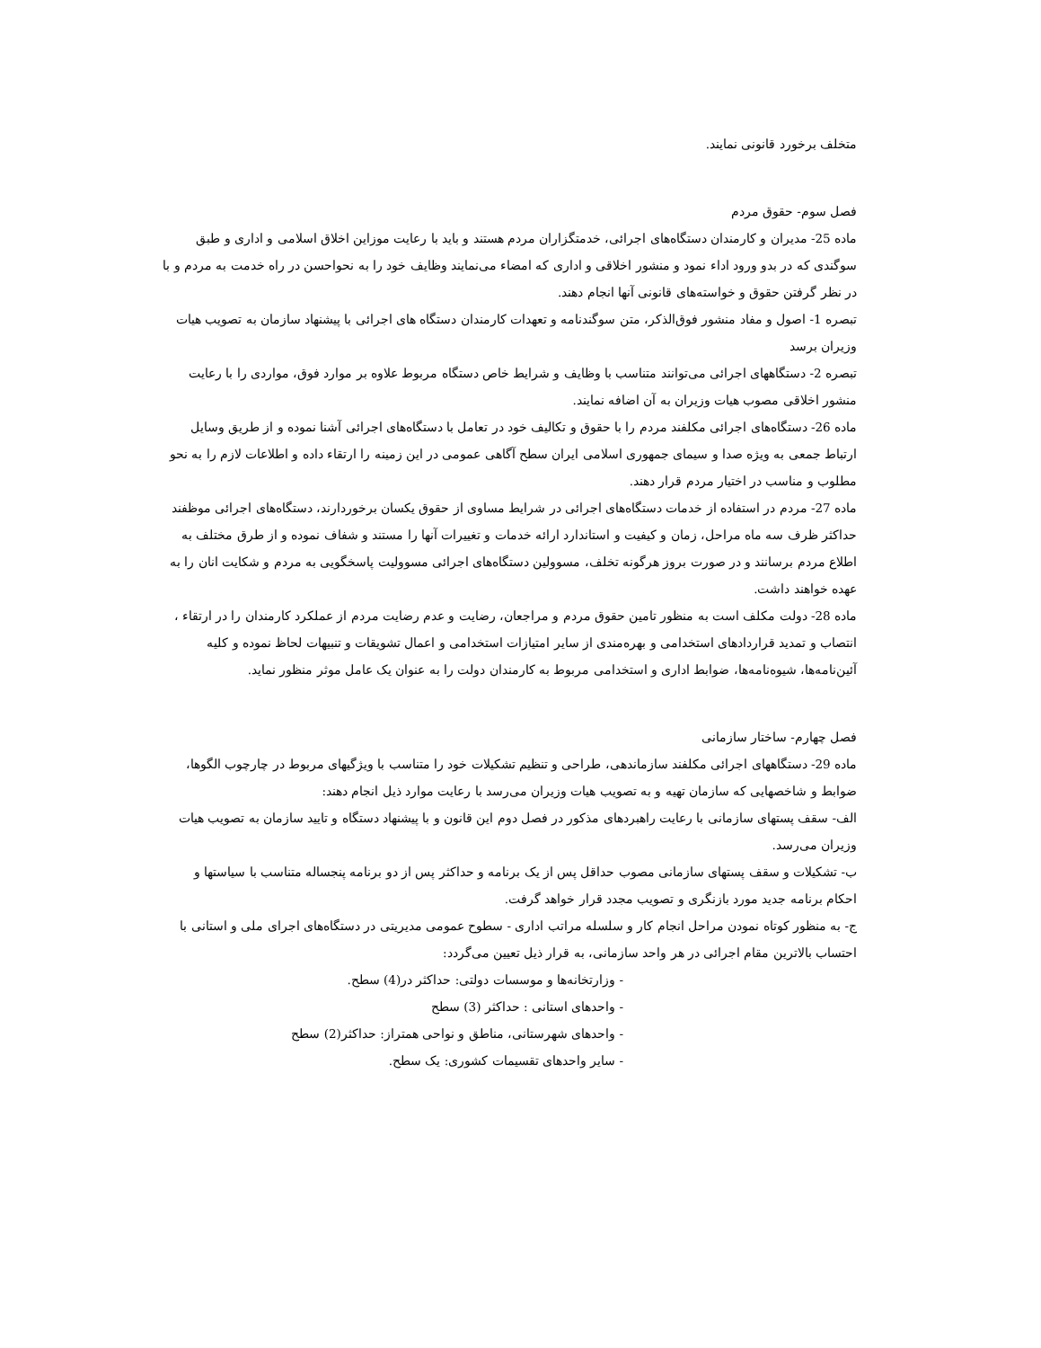متخلف برخورد قانونی نمایند.
فصل سوم- حقوق مردم
ماده 25- مدیران و کارمندان دستگاه‌های اجرائی، خدمتگزاران مردم هستند و باید با رعایت موزاین اخلاق اسلامی و اداری و طبق سوگندی که در بدو ورود اداء نمود و منشور اخلاقی و اداری که امضاء می‌نمایند وظایف خود را به نحواحسن در راه خدمت به مردم و با در نظر گرفتن حقوق و خواسته‌های قانونی آنها انجام دهند.
تبصره 1- اصول و مفاد منشور فوق‌الذکر، متن سوگندنامه و تعهدات کارمندان دستگاه های اجرائی با پیشنهاد سازمان به تصویب هیات وزیران برسد
تبصره 2- دستگاههای اجرائی می‌توانند متناسب با وظایف و شرایط خاص دستگاه مربوط علاوه بر موارد فوق، مواردی را با رعایت منشور اخلاقی مصوب هیات وزیران به آن اضافه نمایند.
ماده 26- دستگاه‌های اجرائی مکلفند مردم را با حقوق و تکالیف خود در تعامل با دستگاه‌های اجرائی آشنا نموده و از طریق وسایل ارتباط جمعی به ویژه صدا و سیمای جمهوری اسلامی ایران سطح آگاهی عمومی در این زمینه را ارتقاء داده و اطلاعات لازم را به نحو مطلوب و مناسب در اختیار مردم قرار دهند.
ماده 27- مردم در استفاده از خدمات دستگاه‌های اجرائی در شرایط مساوی از حقوق یکسان برخوردارند، دستگاه‌های اجرائی موظفند حداکثر ظرف سه ماه مراحل، زمان و کیفیت و استاندارد ارائه خدمات و تغییرات آنها را مستند و شفاف نموده و از طرق مختلف به اطلاع مردم برسانند و در صورت بروز هرگونه تخلف، مسوولین دستگاه‌های اجرائی مسوولیت پاسخگویی به مردم و شکایت انان را به عهده خواهند داشت.
ماده 28- دولت مکلف است به منظور تامین حقوق مردم و مراجعان، رضایت و عدم رضایت مردم از عملکرد کارمندان را در ارتقاء ، انتصاب و تمدید قراردادهای استخدامی و بهره‌مندی از سایر امتیازات استخدامی و اعمال تشویقات و تنبیهات لحاظ نموده و کلیه آئین‌نامه‌ها، شیوه‌نامه‌ها، ضوابط اداری و استخدامی مربوط به کارمندان دولت را به عنوان یک عامل موثر منظور نماید.
فصل چهارم- ساختار سازمانی
ماده 29- دستگاههای اجرائی مکلفند سازماندهی، طراحی و تنظیم تشکیلات خود را متناسب با ویژگیهای مربوط در چارچوب الگوها، ضوابط و شاخصهایی که سازمان تهیه و به تصویب هیات وزیران می‌رسد با رعایت موارد ذیل انجام دهند:
الف- سقف پستهای سازمانی با رعایت راهبردهای مذکور در فصل دوم این قانون و با پیشنهاد دستگاه و تایید سازمان به تصویب هیات وزیران می‌رسد.
ب- تشکیلات و سقف پستهای سازمانی مصوب حداقل پس از یک برنامه و حداکثر پس از دو برنامه پنجساله متناسب با سیاستها و احکام برنامه جدید مورد بازنگری و تصویب مجدد قرار خواهد گرفت.
ج- به منظور کوتاه نمودن مراحل انجام کار و سلسله مراتب اداری - سطوح عمومی مدیریتی در دستگاه‌های اجرای ملی و استانی با احتساب بالاترین مقام اجرائی در هر واحد سازمانی، به قرار ذیل تعیین می‌گردد:
- وزارتخانه‌ها و موسسات دولتی: حداکثر در(4) سطح.
- واحدهای استانی : حداکثر (3) سطح
- واحدهای شهرستانی، مناطق و نواحی همتراز: حداکثر(2) سطح
- سایر واحدهای تقسیمات کشوری: یک سطح.